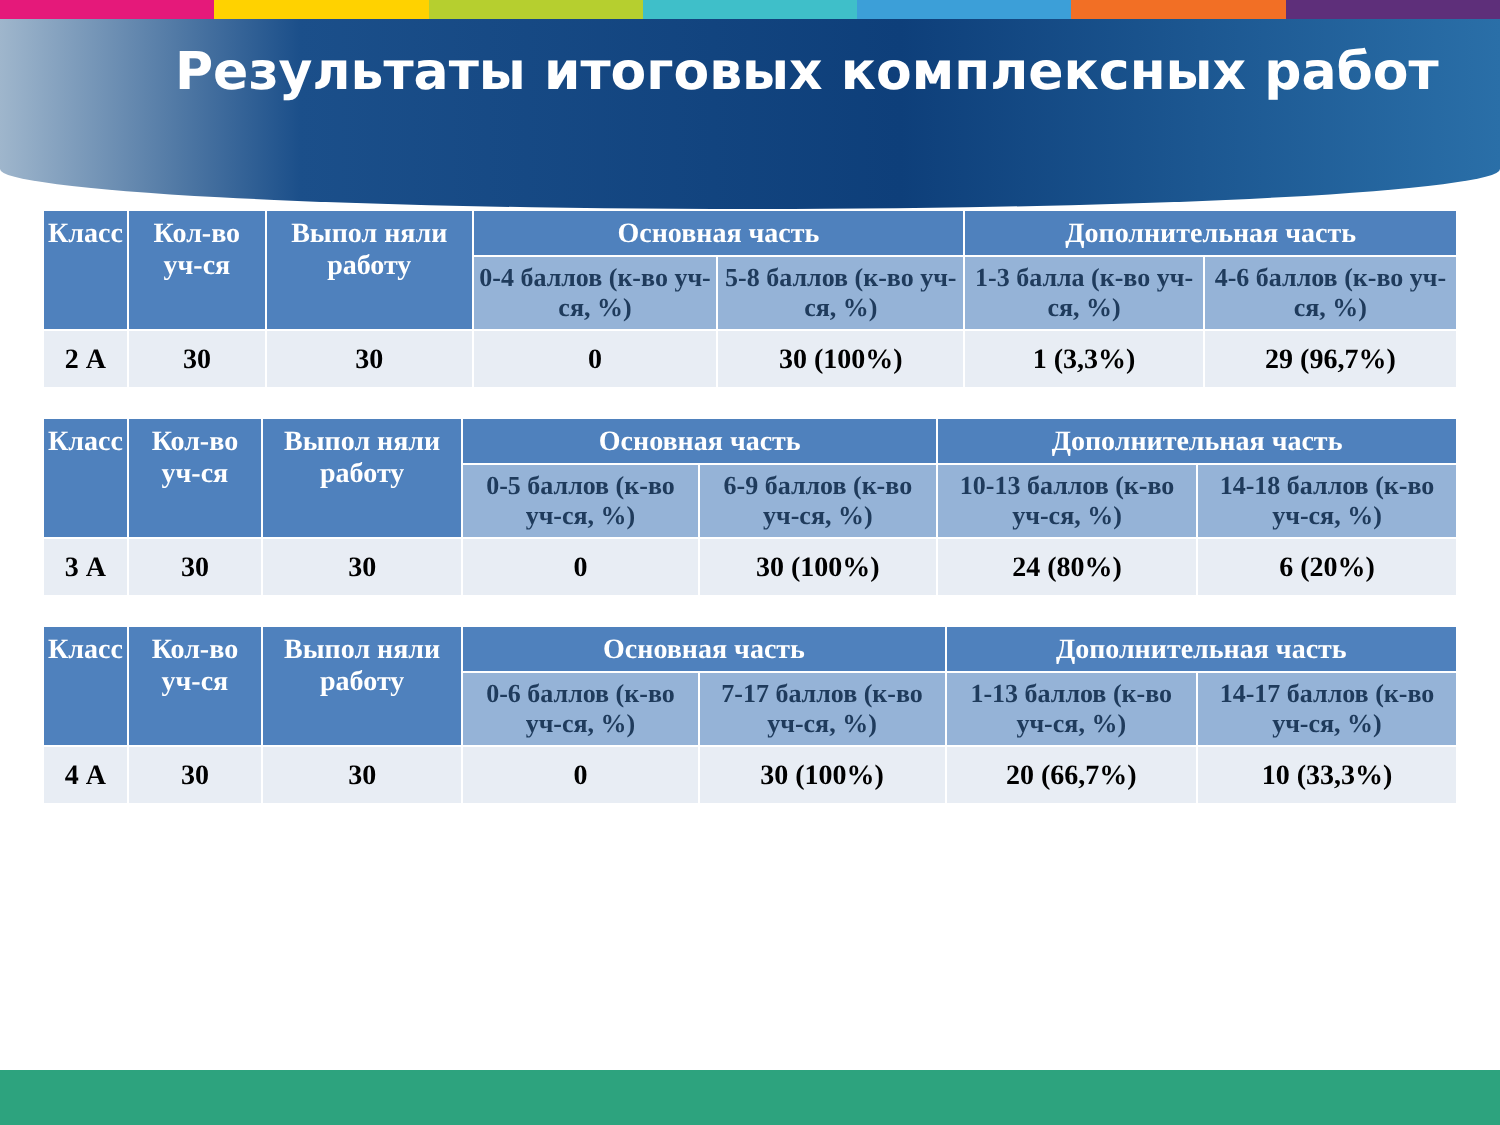Результаты итоговых комплексных работ
| Класс | Кол-во уч-ся | Выпол няли работу | Основная часть | | Дополнительная часть | |
| --- | --- | --- | --- | --- | --- | --- |
| | | | 0-4 баллов (к-во уч-ся, %) | 5-8 баллов (к-во уч-ся, %) | 1-3 балла (к-во уч-ся, %) | 4-6 баллов (к-во уч-ся, %) |
| 2 А | 30 | 30 | 0 | 30 (100%) | 1 (3,3%) | 29 (96,7%) |
| Класс | Кол-во уч-ся | Выпол няли работу | Основная часть | | Дополнительная часть | |
| --- | --- | --- | --- | --- | --- | --- |
| | | | 0-5 баллов (к-во уч-ся, %) | 6-9 баллов (к-во уч-ся, %) | 10-13 баллов (к-во уч-ся, %) | 14-18 баллов (к-во уч-ся, %) |
| 3 А | 30 | 30 | 0 | 30 (100%) | 24 (80%) | 6 (20%) |
| Класс | Кол-во уч-ся | Выпол няли работу | Основная часть | | Дополнительная часть | |
| --- | --- | --- | --- | --- | --- | --- |
| | | | 0-6 баллов (к-во уч-ся, %) | 7-17 баллов (к-во уч-ся, %) | 1-13 баллов (к-во уч-ся, %) | 14-17 баллов (к-во уч-ся, %) |
| 4 А | 30 | 30 | 0 | 30 (100%) | 20 (66,7%) | 10 (33,3%) |